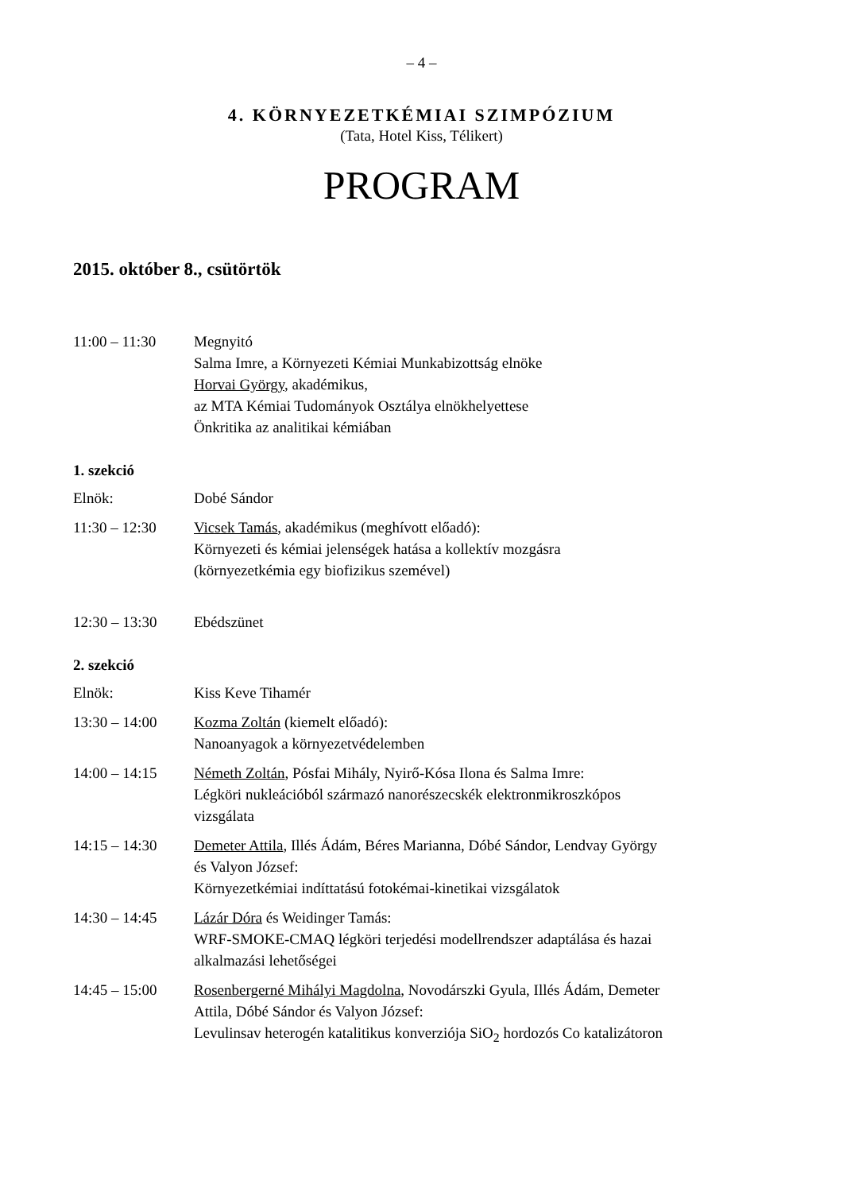– 4 –
4. KÖRNYEZETKÉMIAI SZIMPÓZIUM
(Tata, Hotel Kiss, Télikert)
PROGRAM
2015. október 8., csütörtök
11:00 – 11:30 Megnyitó
Salma Imre, a Környezeti Kémiai Munkabizottság elnöke
Horvai György, akadémikus,
az MTA Kémiai Tudományok Osztálya elnökhelyettese
Önkritika az analitikai kémiában
1. szekció
Elnök: Dobé Sándor
11:30 – 12:30 Vicsek Tamás, akadémikus (meghívott előadó):
Környezeti és kémiai jelenségek hatása a kollektív mozgásra
(környezetkémia egy biofizikus szemével)
12:30 – 13:30 Ebédszünet
2. szekció
Elnök: Kiss Keve Tihamér
13:30 – 14:00 Kozma Zoltán (kiemelt előadó):
Nanoanyagok a környezetvédelemben
14:00 – 14:15 Németh Zoltán, Pósfai Mihály, Nyirő-Kósa Ilona és Salma Imre:
Légköri nukleációból származó nanorészecskék elektronmikroszkópos vizsgálata
14:15 – 14:30 Demeter Attila, Illés Ádám, Béres Marianna, Dóbé Sándor, Lendvay György és Valyon József:
Környezetkémiai indíttatású fotokémai-kinetikai vizsgálatok
14:30 – 14:45 Lázár Dóra és Weidinger Tamás:
WRF-SMOKE-CMAQ légköri terjedési modellrendszer adaptálása és hazai alkalmazási lehetőségei
14:45 – 15:00 Rosenbergerné Mihályi Magdolna, Novodárszki Gyula, Illés Ádám, Demeter Attila, Dóbé Sándor és Valyon József:
Levulinsav heterogén katalitikus konverziója SiO<sub>2</sub> hordozós Co katalizátoron